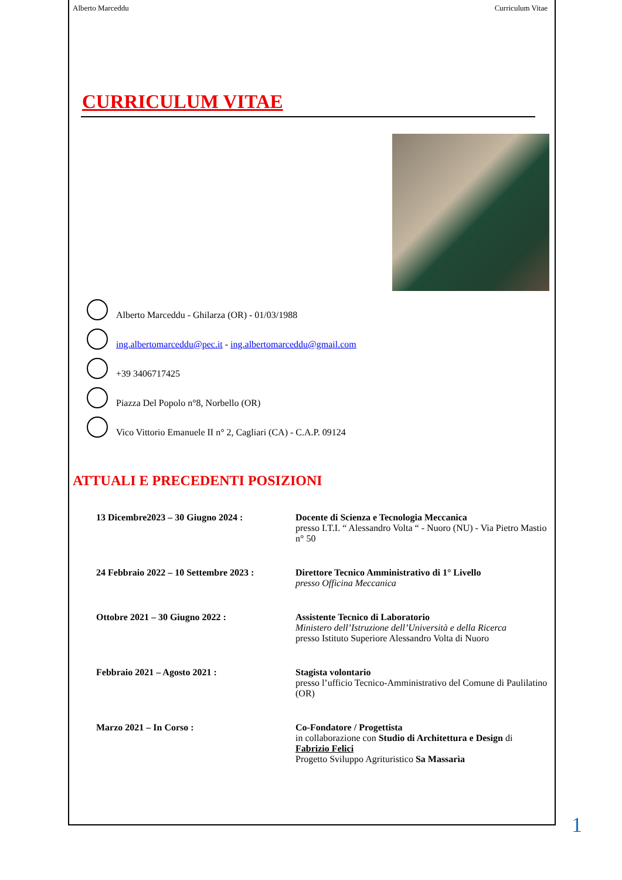Alberto Marceddu Curriculum Vitae
CURRICULUM VITAE
Alberto Marceddu - Ghilarza (OR) - 01/03/1988
ing.albertomarceddu@pec.it - ing.albertomarceddu@gmail.com
+39 3406717425
Piazza Del Popolo n°8, Norbello (OR)
Vico Vittorio Emanuele II n° 2, Cagliari (CA) - C.A.P. 09124
ATTUALI E PRECEDENTI POSIZIONI
| 13 Dicembre2023 – 30 Giugno 2024 : | Docente di Scienza e Tecnologia Meccanica presso I.T.I. “ Alessandro Volta “ - Nuoro (NU) - Via Pietro Mastio n° 50 |
| 24 Febbraio 2022 – 10 Settembre 2023 : | Direttore Tecnico Amministrativo di 1° Livello presso Officina Meccanica |
| Ottobre 2021 – 30 Giugno 2022 : | Assistente Tecnico di Laboratorio Ministero dell’Istruzione dell’Università e della Ricerca presso Istituto Superiore Alessandro Volta di Nuoro |
| Febbraio 2021 – Agosto 2021 : | Stagista volontario presso l’ufficio Tecnico-Amministrativo del Comune di Paulilatino (OR) |
| Marzo 2021 – In Corso : | Co-Fondatore / Progettista in collaborazione con Studio di Architettura e Design di Fabrizio Felici Progetto Sviluppo Agrituristico Sa Massarìa |
1